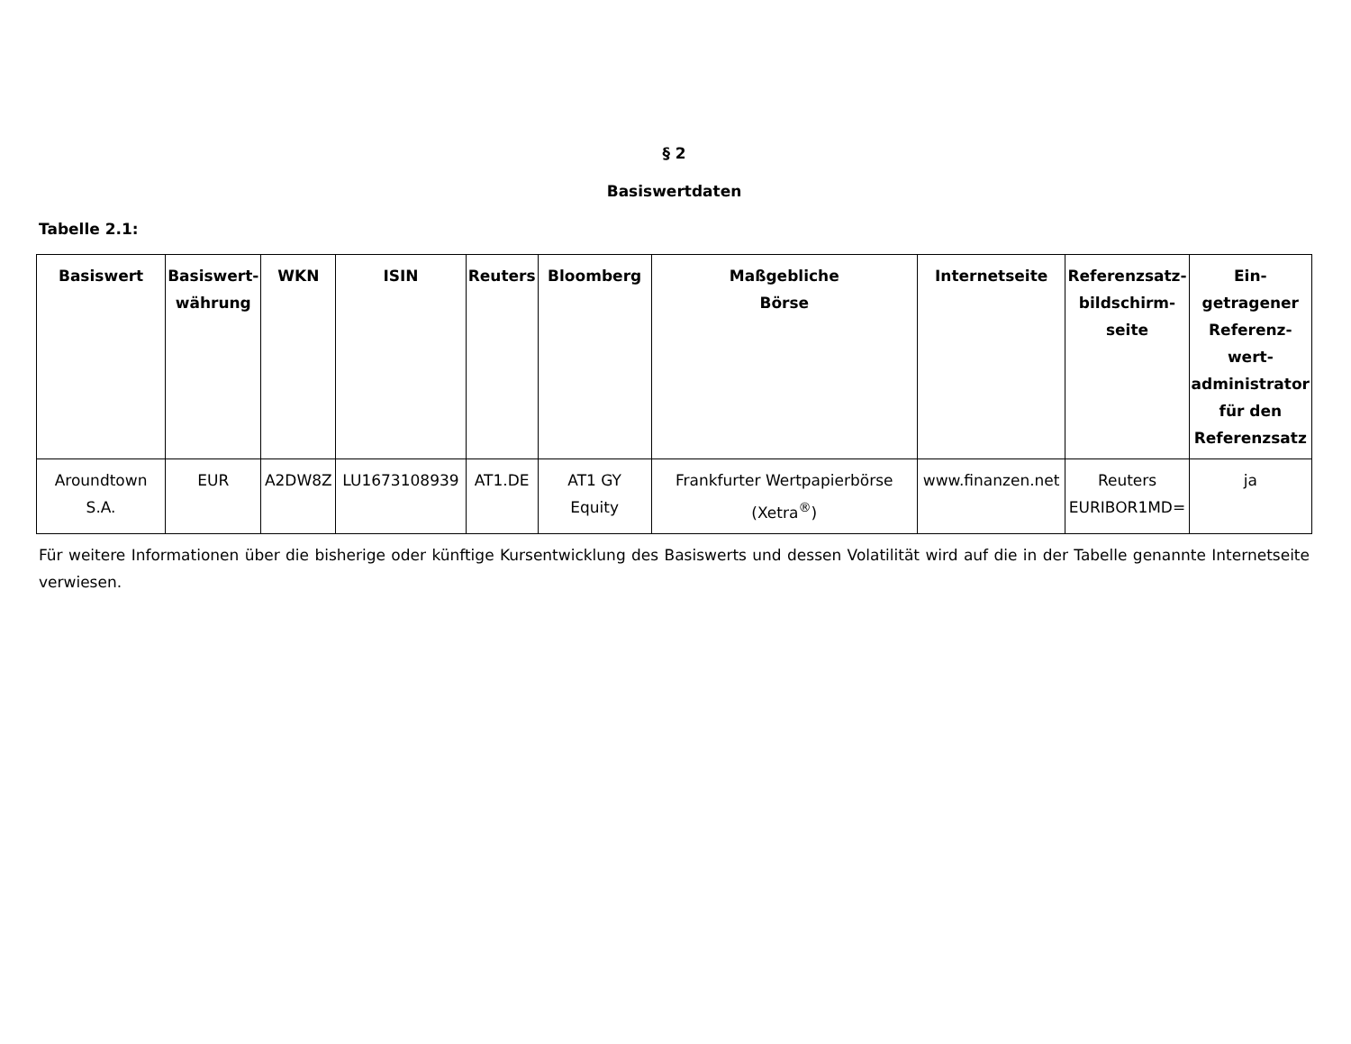§ 2
Basiswertdaten
Tabelle 2.1:
| Basiswert | Basiswert- währung | WKN | ISIN | Reuters | Bloomberg | Maßgebliche Börse | Internetseite | Referenzsatz- bildschirm- seite | Ein- getragener Referenz- wert- administrator für den Referenzsatz |
| --- | --- | --- | --- | --- | --- | --- | --- | --- | --- |
| Aroundtown S.A. | EUR | A2DW8Z | LU1673108939 | AT1.DE | AT1 GY Equity | Frankfurter Wertpapierbörse (Xetra<sup>®</sup>) | www.finanzen.net | Reuters EURIBOR1MD= | ja |
Für weitere Informationen über die bisherige oder künftige Kursentwicklung des Basiswerts und dessen Volatilität wird auf die in der Tabelle genannte Internetseite verwiesen.